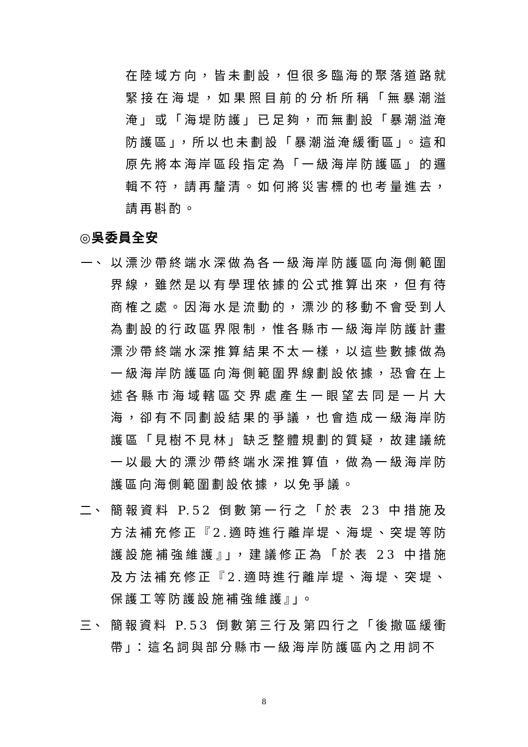在陸域方向，皆未劃設，但很多臨海的聚落道路就緊接在海堤，如果照目前的分析所稱「無暴潮溢淹」或「海堤防護」已足夠，而無劃設「暴潮溢淹防護區」，所以也未劃設「暴潮溢淹緩衝區」。這和原先將本海岸區段指定為「一級海岸防護區」的邏輯不符，請再釐清。如何將災害標的也考量進去，請再斟酌。
◎吳委員全安
一、 以漂沙帶終端水深做為各一級海岸防護區向海側範圍界線，雖然是以有學理依據的公式推算出來，但有待商榷之處。因海水是流動的，漂沙的移動不會受到人為劃設的行政區界限制，惟各縣市一級海岸防護計畫漂沙帶終端水深推算結果不太一樣，以這些數據做為一級海岸防護區向海側範圍界線劃設依據，恐會在上述各縣市海域轄區交界處產生一眼望去同是一片大海，卻有不同劃設結果的爭議，也會造成一級海岸防護區「見樹不見林」缺乏整體規劃的質疑，故建議統一以最大的漂沙帶終端水深推算值，做為一級海岸防護區向海側範圍劃設依據，以免爭議。
二、 簡報資料 P.52 倒數第一行之「於表 23 中措施及方法補充修正『2.適時進行離岸堤、海堤、突堤等防護設施補強維護』」，建議修正為「於表 23 中措施及方法補充修正『2.適時進行離岸堤、海堤、突堤、保護工等防護設施補強維護』」。
三、 簡報資料 P.53 倒數第三行及第四行之「後撤區緩衝帶」：這名詞與部分縣市一級海岸防護區內之用詞不
8